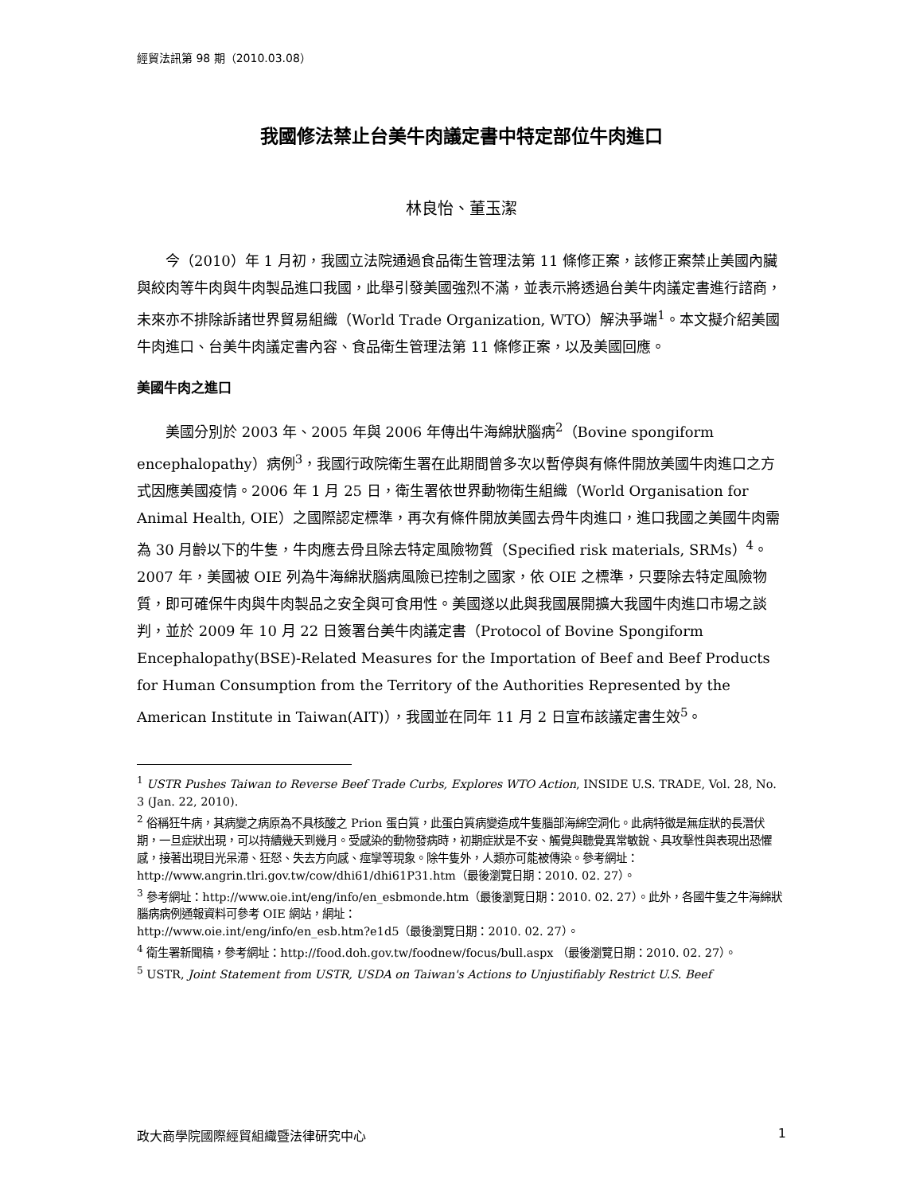經貿法訊第 98 期（2010.03.08）
我國修法禁止台美牛肉議定書中特定部位牛肉進口
林良怡、董玉潔
今（2010）年 1 月初，我國立法院通過食品衛生管理法第 11 條修正案，該修正案禁止美國內臟與絞肉等牛肉與牛肉製品進口我國，此舉引發美國強烈不滿，並表示將透過台美牛肉議定書進行諮商，未來亦不排除訴諸世界貿易組織（World Trade Organization, WTO）解決爭端<sup>1</sup>。本文擬介紹美國牛肉進口、台美牛肉議定書內容、食品衛生管理法第 11 條修正案，以及美國回應。
美國牛肉之進口
美國分別於 2003 年、2005 年與 2006 年傳出牛海綿狀腦病<sup>2</sup>（Bovine spongiform encephalopathy）病例<sup>3</sup>，我國行政院衛生署在此期間曾多次以暫停與有條件開放美國牛肉進口之方式因應美國疫情。2006 年 1 月 25 日，衛生署依世界動物衛生組織（World Organisation for Animal Health, OIE）之國際認定標準，再次有條件開放美國去骨牛肉進口，進口我國之美國牛肉需為 30 月齡以下的牛隻，牛肉應去骨且除去特定風險物質（Specified risk materials, SRMs）<sup>4</sup>。2007 年，美國被 OIE 列為牛海綿狀腦病風險已控制之國家，依 OIE 之標準，只要除去特定風險物質，即可確保牛肉與牛肉製品之安全與可食用性。美國遂以此與我國展開擴大我國牛肉進口市場之談判，並於 2009 年 10 月 22 日簽署台美牛肉議定書（Protocol of Bovine Spongiform Encephalopathy(BSE)-Related Measures for the Importation of Beef and Beef Products for Human Consumption from the Territory of the Authorities Represented by the American Institute in Taiwan(AIT)），我國並在同年 11 月 2 日宣布該議定書生效<sup>5</sup>。
<sup>1</sup> USTR Pushes Taiwan to Reverse Beef Trade Curbs, Explores WTO Action, INSIDE U.S. TRADE, Vol. 28, No. 3 (Jan. 22, 2010).
<sup>2</sup> 俗稱狂牛病，其病變之病原為不具核酸之 Prion 蛋白質，此蛋白質病變造成牛隻腦部海綿空洞化。此病特徵是無症狀的長潛伏期，一旦症狀出現，可以持續幾天到幾月。受感染的動物發病時，初期症狀是不安、觸覺與聽覺異常敏銳、具攻擊性與表現出恐懼感，接著出現目光呆滯、狂怒、失去方向感、痙攣等現象。除牛隻外，人類亦可能被傳染。參考網址：
http://www.angrin.tlri.gov.tw/cow/dhi61/dhi61P31.htm（最後瀏覽日期：2010. 02. 27）。
<sup>3</sup> 參考網址：http://www.oie.int/eng/info/en_esbmonde.htm（最後瀏覽日期：2010. 02. 27）。此外，各國牛隻之牛海綿狀腦病病例通報資料可參考 OIE 網站，網址：
http://www.oie.int/eng/info/en_esb.htm?e1d5（最後瀏覽日期：2010. 02. 27）。
<sup>4</sup> 衛生署新聞稿，參考網址：http://food.doh.gov.tw/foodnew/focus/bull.aspx （最後瀏覽日期：2010. 02. 27）。
<sup>5</sup> USTR, Joint Statement from USTR, USDA on Taiwan's Actions to Unjustifiably Restrict U.S. Beef
政大商學院國際經貿組織暨法律研究中心 1